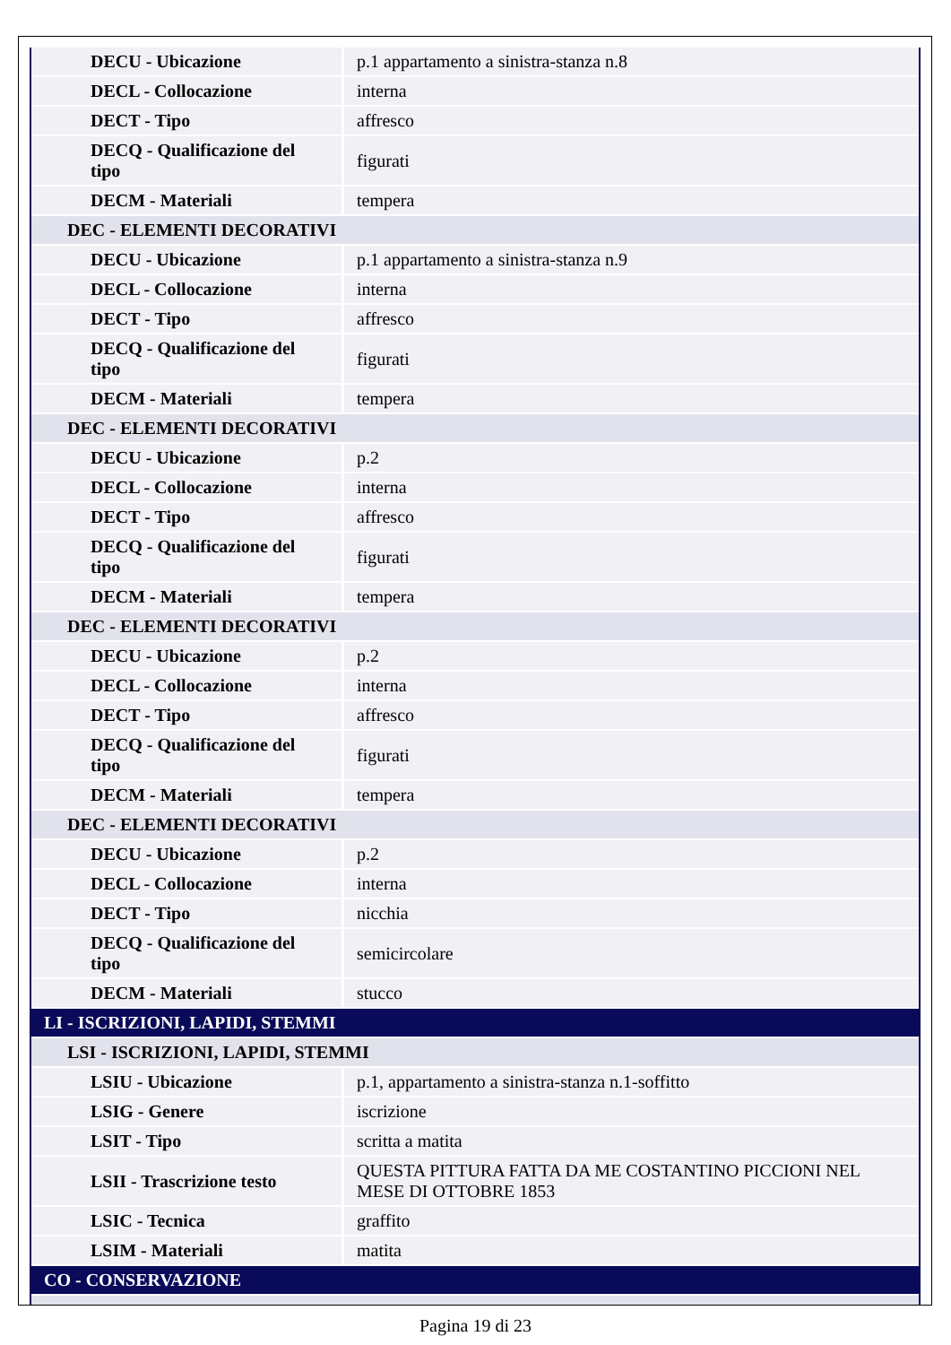| DECU - Ubicazione | p.1 appartamento a sinistra-stanza n.8 |
| DECL - Collocazione | interna |
| DECT - Tipo | affresco |
| DECQ - Qualificazione del tipo | figurati |
| DECM - Materiali | tempera |
| DEC - ELEMENTI DECORATIVI | |
| DECU - Ubicazione | p.1 appartamento a sinistra-stanza n.9 |
| DECL - Collocazione | interna |
| DECT - Tipo | affresco |
| DECQ - Qualificazione del tipo | figurati |
| DECM - Materiali | tempera |
| DEC - ELEMENTI DECORATIVI | |
| DECU - Ubicazione | p.2 |
| DECL - Collocazione | interna |
| DECT - Tipo | affresco |
| DECQ - Qualificazione del tipo | figurati |
| DECM - Materiali | tempera |
| DEC - ELEMENTI DECORATIVI | |
| DECU - Ubicazione | p.2 |
| DECL - Collocazione | interna |
| DECT - Tipo | affresco |
| DECQ - Qualificazione del tipo | figurati |
| DECM - Materiali | tempera |
| DEC - ELEMENTI DECORATIVI | |
| DECU - Ubicazione | p.2 |
| DECL - Collocazione | interna |
| DECT - Tipo | nicchia |
| DECQ - Qualificazione del tipo | semicircolare |
| DECM - Materiali | stucco |
| LI - ISCRIZIONI, LAPIDI, STEMMI | |
| LSI - ISCRIZIONI, LAPIDI, STEMMI | |
| LSIU - Ubicazione | p.1, appartamento a sinistra-stanza n.1-soffitto |
| LSIG - Genere | iscrizione |
| LSIT - Tipo | scritta a matita |
| LSII - Trascrizione testo | QUESTA PITTURA FATTA DA ME COSTANTINO PICCIONI NEL MESE DI OTTOBRE 1853 |
| LSIC - Tecnica | graffito |
| LSIM - Materiali | matita |
| CO - CONSERVAZIONE | |
Pagina 19 di 23